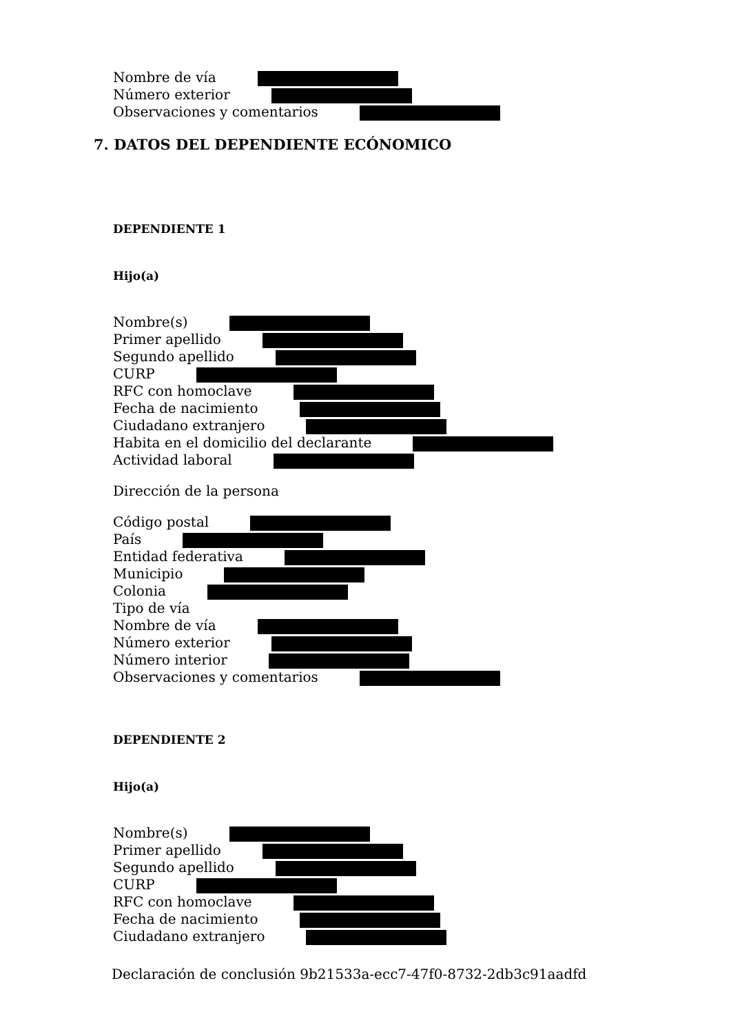Nombre de vía
Número exterior
Observaciones y comentarios
7. DATOS DEL DEPENDIENTE ECÓNOMICO
DEPENDIENTE 1
Hijo(a)
Nombre(s)
Primer apellido
Segundo apellido
CURP
RFC con homoclave
Fecha de nacimiento
Ciudadano extranjero
Habita en el domicilio del declarante
Actividad laboral
Dirección de la persona
Código postal
País
Entidad federativa
Municipio
Colonia
Tipo de vía
Nombre de vía
Número exterior
Número interior
Observaciones y comentarios
DEPENDIENTE 2
Hijo(a)
Nombre(s)
Primer apellido
Segundo apellido
CURP
RFC con homoclave
Fecha de nacimiento
Ciudadano extranjero
Declaración de conclusión 9b21533a-ecc7-47f0-8732-2db3c91aadfd